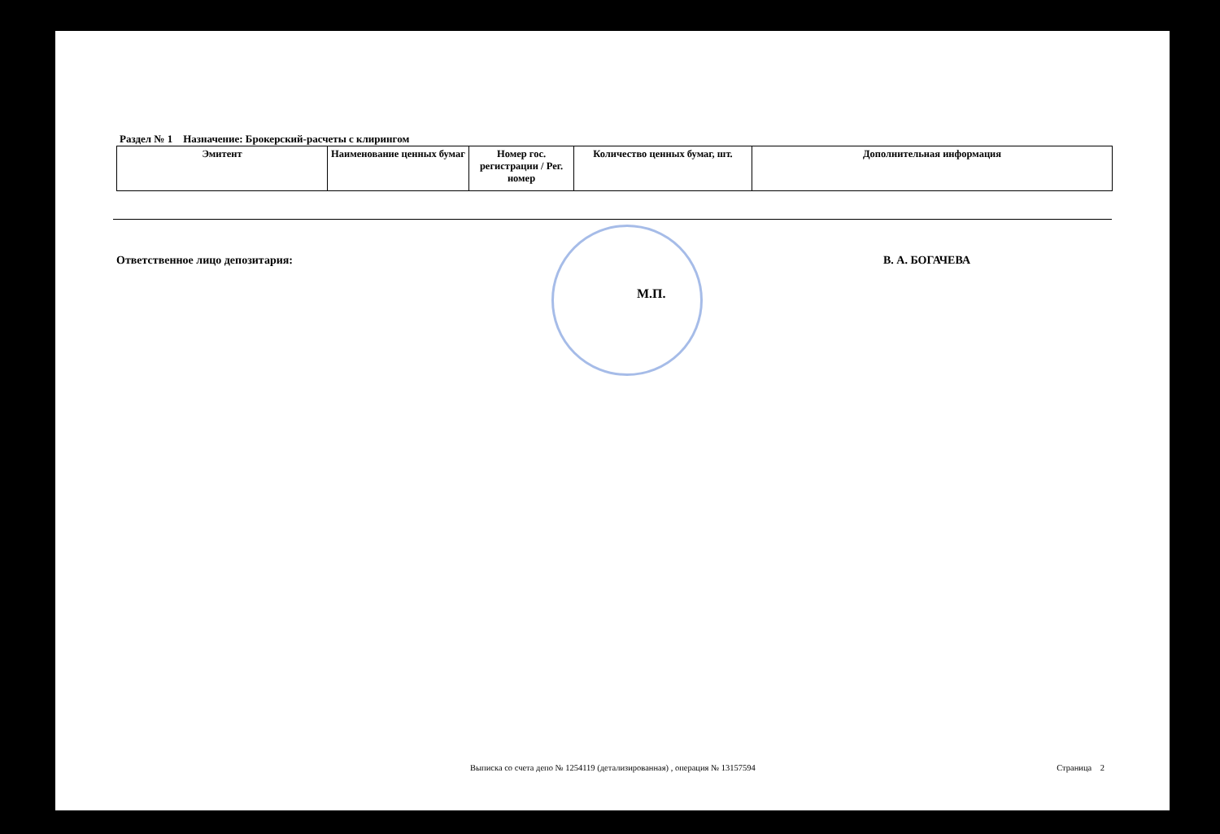Раздел № 1 Назначение: Брокерский-расчеты с клирингом
| Эмитент | Наименование ценных бумаг | Номер гос. регистрации / Рег. номер | Количество ценных бумаг, шт. | Дополнительная информация |
| --- | --- | --- | --- | --- |
Ответственное лицо депозитария: В. А. БОГАЧЕВА
М.П.
Выписка со счета депо № 1254119 (детализированная) , операция № 13157594 Страница 2